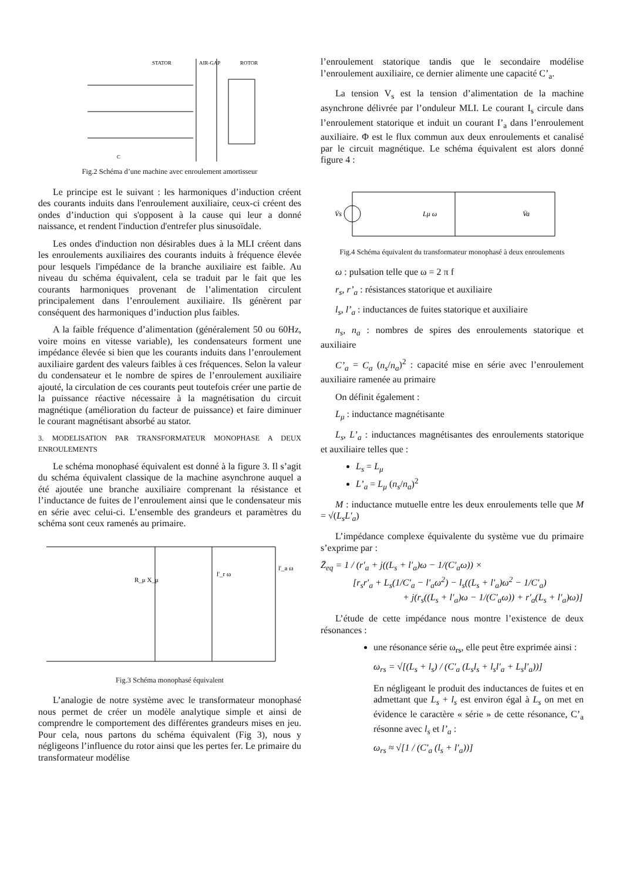STATOR
AIR-GAP
ROTOR
C
Fig.2 Schéma d’une machine avec enroulement amortisseur
Le principe est le suivant : les harmoniques d’induction créent des courants induits dans l'enroulement auxiliaire, ceux-ci créent des ondes d’induction qui s'opposent à la cause qui leur a donné naissance, et rendent l'induction d'entrefer plus sinusoïdale.
Les ondes d'induction non désirables dues à la MLI créent dans les enroulements auxiliaires des courants induits à fréquence élevée pour lesquels l'impédance de la branche auxiliaire est faible. Au niveau du schéma équivalent, cela se traduit par le fait que les courants harmoniques provenant de l’alimentation circulent principalement dans l’enroulement auxiliaire. Ils génèrent par conséquent des harmoniques d’induction plus faibles.
A la faible fréquence d’alimentation (généralement 50 ou 60Hz, voire moins en vitesse variable), les condensateurs forment une impédance élevée si bien que les courants induits dans l’enroulement auxiliaire gardent des valeurs faibles à ces fréquences. Selon la valeur du condensateur et le nombre de spires de l’enroulement auxiliaire ajouté, la circulation de ces courants peut toutefois créer une partie de la puissance réactive nécessaire à la magnétisation du circuit magnétique (amélioration du facteur de puissance) et faire diminuer le courant magnétisant absorbé au stator.
3. MODELISATION PAR TRANSFORMATEUR MONOPHASE A DEUX ENROULEMENTS
Le schéma monophasé équivalent est donné à la figure 3. Il s’agit du schéma équivalent classique de la machine asynchrone auquel a été ajoutée une branche auxiliaire comprenant la résistance et l’inductance de fuites de l’enroulement ainsi que le condensateur mis en série avec celui-ci. L’ensemble des grandeurs et paramètres du schéma sont ceux ramenés au primaire.
R_μ X_μ
l'_r ω
l'_a ω
Fig.3 Schéma monophasé équivalent
L’analogie de notre système avec le transformateur monophasé nous permet de créer un modèle analytique simple et ainsi de comprendre le comportement des différentes grandeurs mises en jeu. Pour cela, nous partons du schéma équivalent (Fig 3), nous y négligeons l’influence du rotor ainsi que les pertes fer. Le primaire du transformateur modélise
l’enroulement statorique tandis que le secondaire modélise l’enroulement auxiliaire, ce dernier alimente une capacité C’<sub>a</sub>.
La tension V<sub>s</sub> est la tension d’alimentation de la machine asynchrone délivrée par l’onduleur MLI. Le courant I<sub>s</sub> circule dans l’enroulement statorique et induit un courant I’<sub>a</sub> dans l’enroulement auxiliaire. Φ est le flux commun aux deux enroulements et canalisé par le circuit magnétique. Le schéma équivalent est alors donné figure 4 :
V̄s
Lμ ω
V̄a
Fig.4 Schéma équivalent du transformateur monophasé à deux enroulements
ω : pulsation telle que ω = 2 π f
r<sub>s</sub>, r’<sub>a</sub> : résistances statorique et auxiliaire
l<sub>s</sub>, l’<sub>a</sub> : inductances de fuites statorique et auxiliaire
n<sub>s</sub>, n<sub>a</sub> : nombres de spires des enroulements statorique et auxiliaire
C’<sub>a</sub> = C<sub>a</sub> (n<sub>s</sub>/n<sub>a</sub>)<sup>2</sup> : capacité mise en série avec l’enroulement auxiliaire ramenée au primaire
On définit également :
L<sub>μ</sub> : inductance magnétisante
L<sub>s</sub>, L’<sub>a</sub> : inductances magnétisantes des enroulements statorique et auxiliaire telles que :
L<sub>s</sub> = L<sub>μ</sub>
L’<sub>a</sub> = L<sub>μ</sub> (n<sub>s</sub>/n<sub>a</sub>)<sup>2</sup>
M : inductance mutuelle entre les deux enroulements telle que M = √(L<sub>s</sub>L′<sub>a</sub>)
L’impédance complexe équivalente du système vue du primaire s’exprime par :
Z̄<sub>eq</sub> = 1 / (r′<sub>a</sub> + j((L<sub>s</sub> + l′<sub>a</sub>)ω − 1/(C′<sub>a</sub>ω)) ×
[r<sub>s</sub>r′<sub>a</sub> + L<sub>s</sub>(1/C′<sub>a</sub> − l′<sub>a</sub>ω<sup>2</sup>) − l<sub>s</sub>((L<sub>s</sub> + l′<sub>a</sub>)ω<sup>2</sup> − 1/C′<sub>a</sub>)
+ j(r<sub>s</sub>((L<sub>s</sub> + l′<sub>a</sub>)ω − 1/(C′<sub>a</sub>ω)) + r′<sub>a</sub>(L<sub>s</sub> + l′<sub>a</sub>)ω)]
L’étude de cette impédance nous montre l’existence de deux résonances :
une résonance série ω<sub>rs</sub>, elle peut être exprimée ainsi :
ω<sub>rs</sub> = √[(L<sub>s</sub> + l<sub>s</sub>) / (C′<sub>a</sub> (L<sub>s</sub>l<sub>s</sub> + l<sub>s</sub>l′<sub>a</sub> + L<sub>s</sub>l′<sub>a</sub>))]
En négligeant le produit des inductances de fuites et en admettant que L<sub>s</sub> + l<sub>s</sub> est environ égal à L<sub>s</sub> on met en évidence le caractère « série » de cette résonance, C’<sub>a</sub> résonne avec l<sub>s</sub> et l’<sub>a</sub> :
ω<sub>rs</sub> ≈ √[1 / (C′<sub>a</sub> (l<sub>s</sub> + l′<sub>a</sub>))]